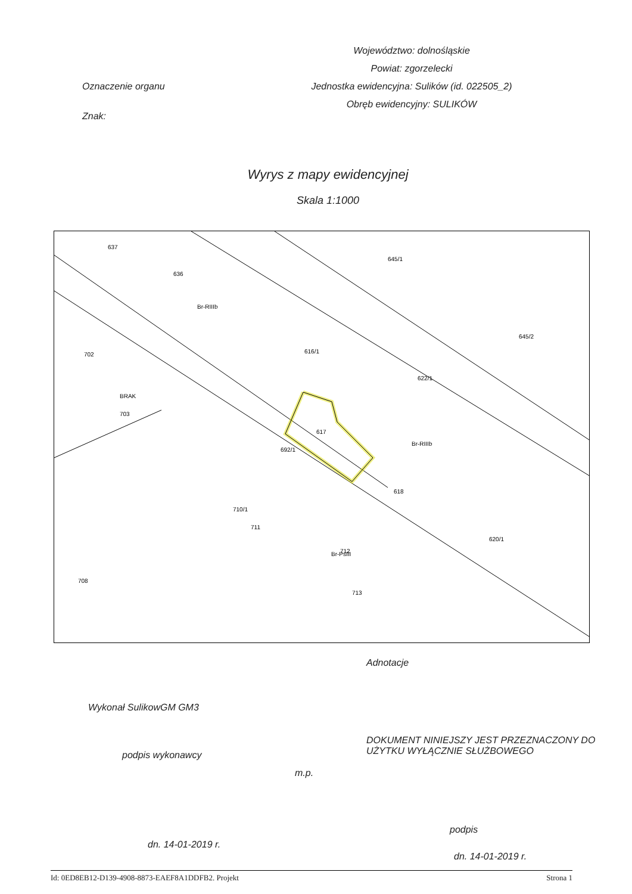Oznaczenie organu
Znak:
Województwo: dolnośląskie
Powiat: zgorzelecki
Jednostka ewidencyjna: Sulików (id. 022505_2)
Obręb ewidencyjny: SULIKÓW
Wyrys z mapy ewidencyjnej
Skala 1:1000
637
636
702
703
616/1
617
692/1
618
622/1
712
710/1
711
708
713
620/1
645/1
645/2
Br-RIIIb
Br-RIIIb
BRAK
Br-PsIII
Adnotacje
Wykonał SulikowGM GM3
DOKUMENT NINIEJSZY JEST PRZEZNACZONY DO
UŻYTKU WYŁĄCZNIE SŁUŻBOWEGO
podpis wykonawcy
m.p.
podpis
dn. 14-01-2019 r.
dn. 14-01-2019 r.
Id: 0ED8EB12-D139-4908-8873-EAEF8A1DDFB2. Projekt Strona 1